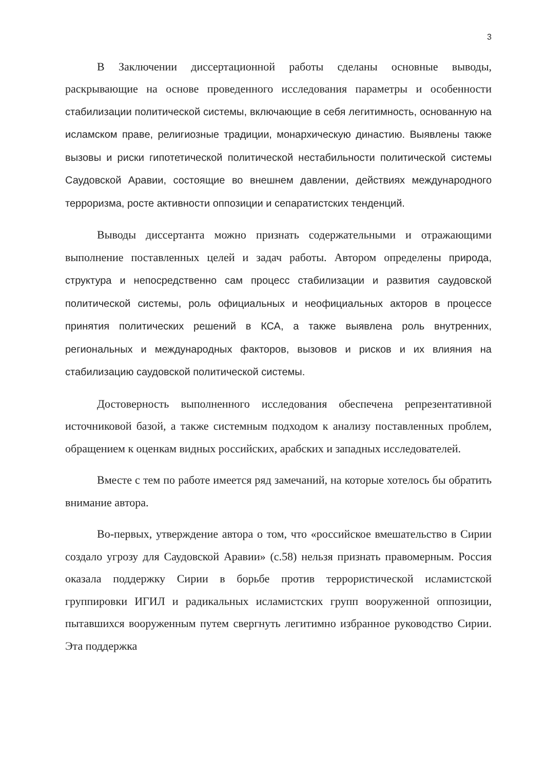3
В Заключении диссертационной работы сделаны основные выводы, раскрывающие на основе проведенного исследования параметры и особенности стабилизации политической системы, включающие в себя легитимность, основанную на исламском праве, религиозные традиции, монархическую династию. Выявлены также вызовы и риски гипотетической политической нестабильности политической системы Саудовской Аравии, состоящие во внешнем давлении, действиях международного терроризма, росте активности оппозиции и сепаратистских тенденций.
Выводы диссертанта можно признать содержательными и отражающими выполнение поставленных целей и задач работы. Автором определены природа, структура и непосредственно сам процесс стабилизации и развития саудовской политической системы, роль официальных и неофициальных акторов в процессе принятия политических решений в КСА, а также выявлена роль внутренних, региональных и международных факторов, вызовов и рисков и их влияния на стабилизацию саудовской политической системы.
Достоверность выполненного исследования обеспечена репрезентативной источниковой базой, а также системным подходом к анализу поставленных проблем, обращением к оценкам видных российских, арабских и западных исследователей.
Вместе с тем по работе имеется ряд замечаний, на которые хотелось бы обратить внимание автора.
Во-первых, утверждение автора о том, что «российское вмешательство в Сирии создало угрозу для Саудовской Аравии» (с.58) нельзя признать правомерным. Россия оказала поддержку Сирии в борьбе против террористической исламистской группировки ИГИЛ и радикальных исламистских групп вооруженной оппозиции, пытавшихся вооруженным путем свергнуть легитимно избранное руководство Сирии. Эта поддержка